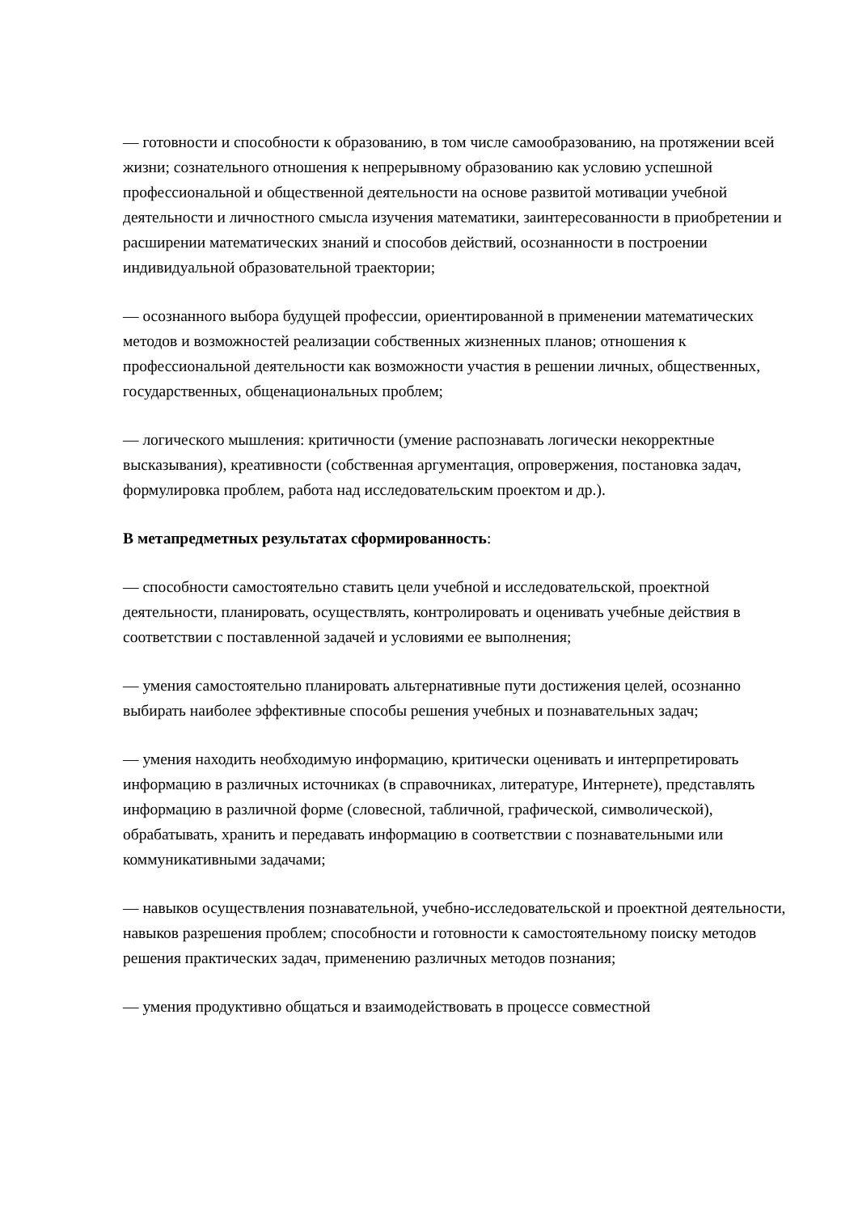— готовности и способности к образованию, в том числе самообразованию, на протяжении всей жизни; сознательного отношения к непрерывному образованию как условию успешной профессиональной и общественной деятельности на основе развитой мотивации учебной деятельности и личностного смысла изучения математики, заинтересованности в приобретении и расширении математических знаний и способов действий, осознанности в построении индивидуальной образовательной траектории;
— осознанного выбора будущей профессии, ориентированной в применении математических методов и возможностей реализации собственных жизненных планов; отношения к профессиональной деятельности как возможности участия в решении личных, общественных, государственных, общенациональных проблем;
— логического мышления: критичности (умение распознавать логически некорректные высказывания), креативности (собственная аргументация, опровержения, постановка задач, формулировка проблем, работа над исследовательским проектом и др.).
В метапредметных результатах сформированность:
— способности самостоятельно ставить цели учебной и исследовательской, проектной деятельности, планировать, осуществлять, контролировать и оценивать учебные действия в соответствии с поставленной задачей и условиями ее выполнения;
— умения самостоятельно планировать альтернативные пути достижения целей, осознанно выбирать наиболее эффективные способы решения учебных и познавательных задач;
— умения находить необходимую информацию, критически оценивать и интерпретировать информацию в различных источниках (в справочниках, литературе, Интернете), представлять информацию в различной форме (словесной, табличной, графической, символической), обрабатывать, хранить и передавать информацию в соответствии с познавательными или коммуникативными задачами;
— навыков осуществления познавательной, учебно-исследовательской и проектной деятельности, навыков разрешения проблем; способности и готовности к самостоятельному поиску методов решения практических задач, применению различных методов познания;
— умения продуктивно общаться и взаимодействовать в процессе совместной